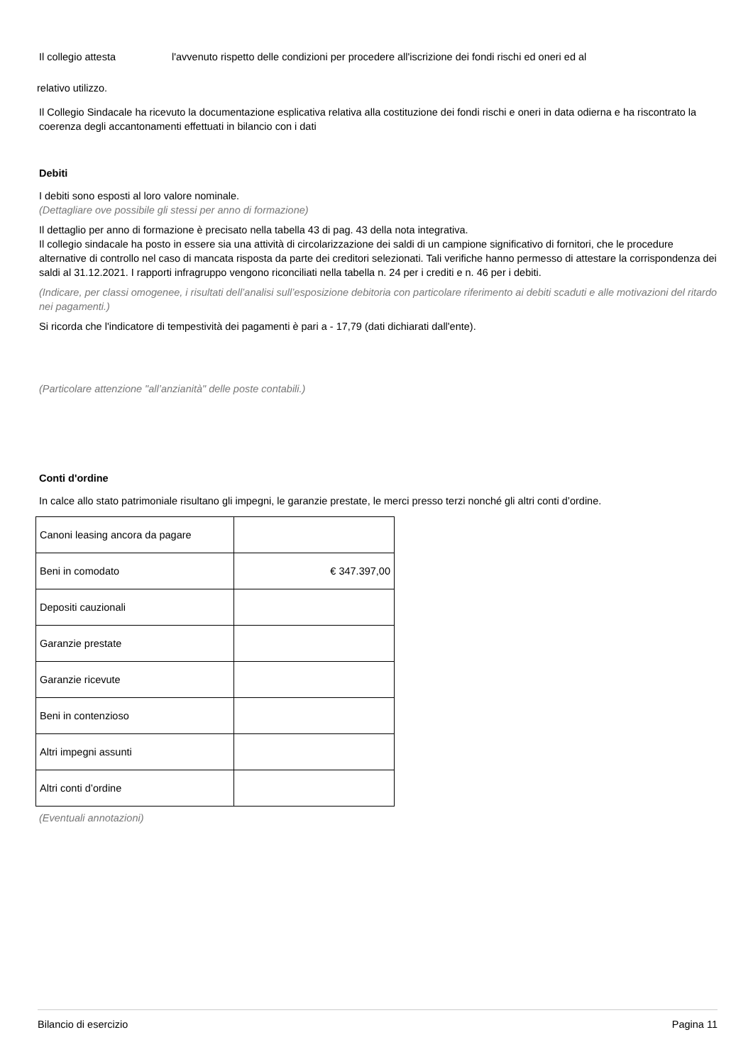Il collegio attesta l'avvenuto rispetto delle condizioni per procedere all'iscrizione dei fondi rischi ed oneri ed al
relativo utilizzo.
Il Collegio Sindacale ha ricevuto la documentazione esplicativa relativa alla costituzione dei fondi rischi e oneri in data odierna e ha riscontrato la coerenza degli accantonamenti effettuati in bilancio con i dati
Debiti
I debiti sono esposti al loro valore nominale.
(Dettagliare ove possibile gli stessi per anno di formazione)
Il dettaglio per anno di formazione è precisato nella tabella 43 di pag. 43 della nota integrativa.
Il collegio sindacale ha posto in essere sia una attività di circolarizzazione dei saldi di un campione significativo di fornitori, che le procedure alternative di controllo nel caso di mancata risposta da parte dei creditori selezionati. Tali verifiche hanno permesso di attestare la corrispondenza dei saldi al 31.12.2021. I rapporti infragruppo vengono riconciliati nella tabella n. 24 per i crediti e n. 46 per i debiti.
(Indicare, per classi omogenee, i risultati dell’analisi sull’esposizione debitoria con particolare riferimento ai debiti scaduti e alle motivazioni del ritardo nei pagamenti.)
Si ricorda che l'indicatore di tempestività dei pagamenti è pari a - 17,79 (dati dichiarati dall'ente).
(Particolare attenzione "all’anzianità" delle poste contabili.)
Conti d'ordine
In calce allo stato patrimoniale risultano gli impegni, le garanzie prestate, le merci presso terzi nonché gli altri conti d’ordine.
| Canoni leasing ancora da pagare | |
| Beni in comodato | € 347.397,00 |
| Depositi cauzionali | |
| Garanzie prestate | |
| Garanzie ricevute | |
| Beni in contenzioso | |
| Altri impegni assunti | |
| Altri conti d’ordine | |
(Eventuali annotazioni)
Bilancio di esercizio Pagina 11